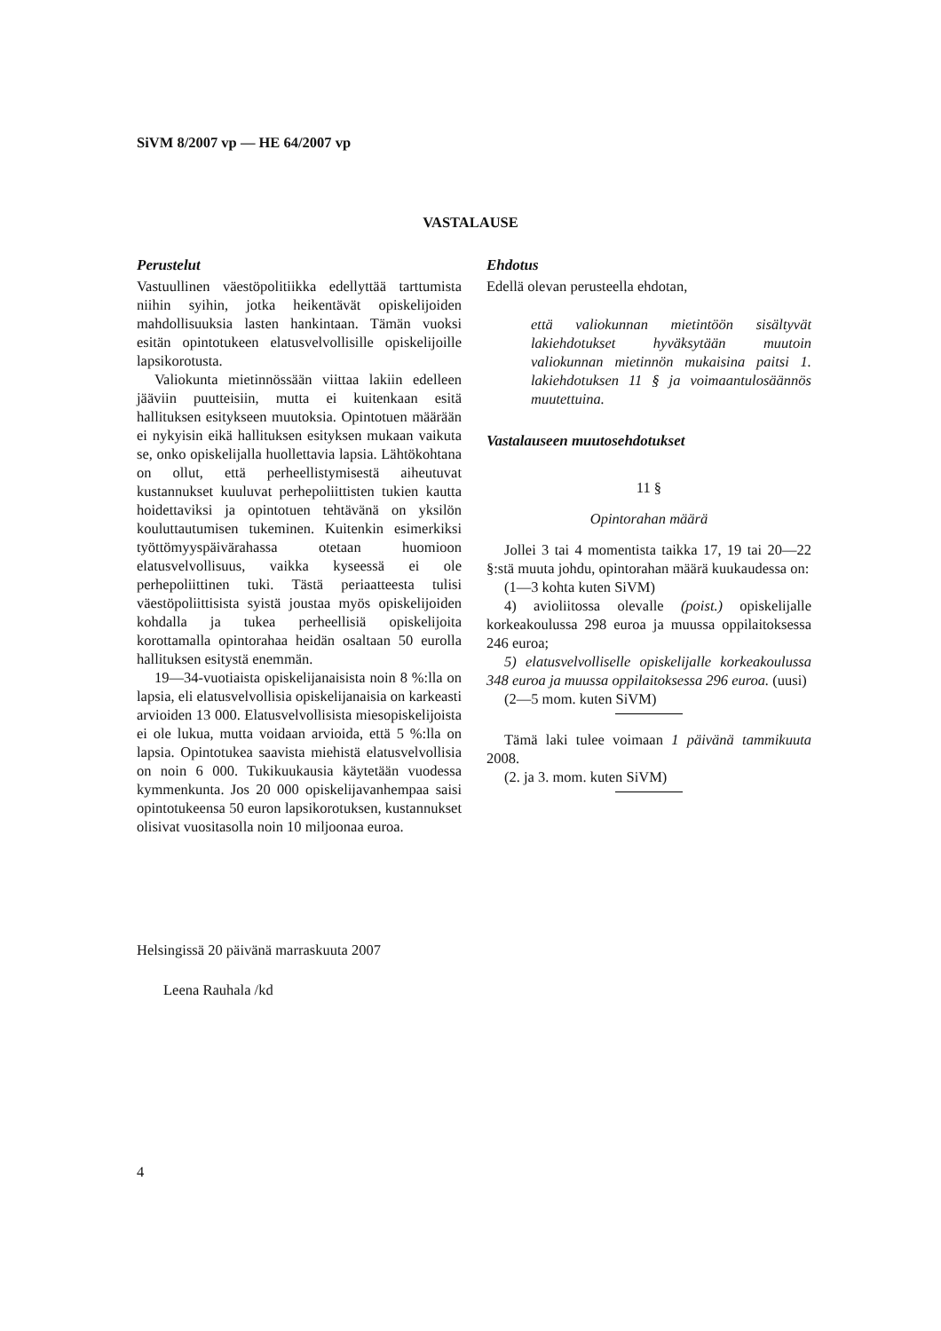SiVM 8/2007 vp — HE 64/2007 vp
VASTALAUSE
Perustelut
Vastuullinen väestöpolitiikka edellyttää tarttumista niihin syihin, jotka heikentävät opiskelijoiden mahdollisuuksia lasten hankintaan. Tämän vuoksi esitän opintotukeen elatusvelvollisille opiskelijoille lapsikorotusta.
Valiokunta mietinnössään viittaa lakiin edelleen jääviin puutteisiin, mutta ei kuitenkaan esitä hallituksen esitykseen muutoksia. Opintotuen määrään ei nykyisin eikä hallituksen esityksen mukaan vaikuta se, onko opiskelijalla huollettavia lapsia. Lähtökohtana on ollut, että perheellistymisestä aiheutuvat kustannukset kuuluvat perhepoliittisten tukien kautta hoidettaviksi ja opintotuen tehtävänä on yksilön kouluttautumisen tukeminen. Kuitenkin esimerkiksi työttömyyspäivärahassa otetaan huomioon elatusvelvollisuus, vaikka kyseessä ei ole perhepoliittinen tuki. Tästä periaatteesta tulisi väestöpoliittisista syistä joustaa myös opiskelijoiden kohdalla ja tukea perheellisiä opiskelijoita korottamalla opintorahaa heidän osaltaan 50 eurolla hallituksen esitystä enemmän.
19—34-vuotiaista opiskelijanaisista noin 8 %:lla on lapsia, eli elatusvelvollisia opiskelijanaisia on karkeasti arvioiden 13 000. Elatusvelvollisista miesopiskelijoista ei ole lukua, mutta voidaan arvioida, että 5 %:lla on lapsia. Opintotukea saavista miehistä elatusvelvollisia on noin 6 000. Tukikuukausia käytetään vuodessa kymmenkunta. Jos 20 000 opiskelijavanhempaa saisi opintotukeensa 50 euron lapsikorotuksen, kustannukset olisivat vuositasolla noin 10 miljoonaa euroa.
Ehdotus
Edellä olevan perusteella ehdotan,
että valiokunnan mietintöön sisältyvät lakiehdotukset hyväksytään muutoin valiokunnan mietinnön mukaisina paitsi 1. lakiehdotuksen 11 § ja voimaantulosäännös muutettuina.
Vastalauseen muutosehdotukset
11 §
Opintorahan määrä
Jollei 3 tai 4 momentista taikka 17, 19 tai 20—22 §:stä muuta johdu, opintorahan määrä kuukaudessa on:
(1—3 kohta kuten SiVM)
4) avioliitossa olevalle (poist.) opiskelijalle korkeakoulussa 298 euroa ja muussa oppilaitoksessa 246 euroa;
5) elatusvelvolliselle opiskelijalle korkeakoulussa 348 euroa ja muussa oppilaitoksessa 296 euroa. (uusi)
(2—5 mom. kuten SiVM)
Tämä laki tulee voimaan 1 päivänä tammikuuta 2008.
(2. ja 3. mom. kuten SiVM)
Helsingissä 20 päivänä marraskuuta 2007
Leena Rauhala /kd
4